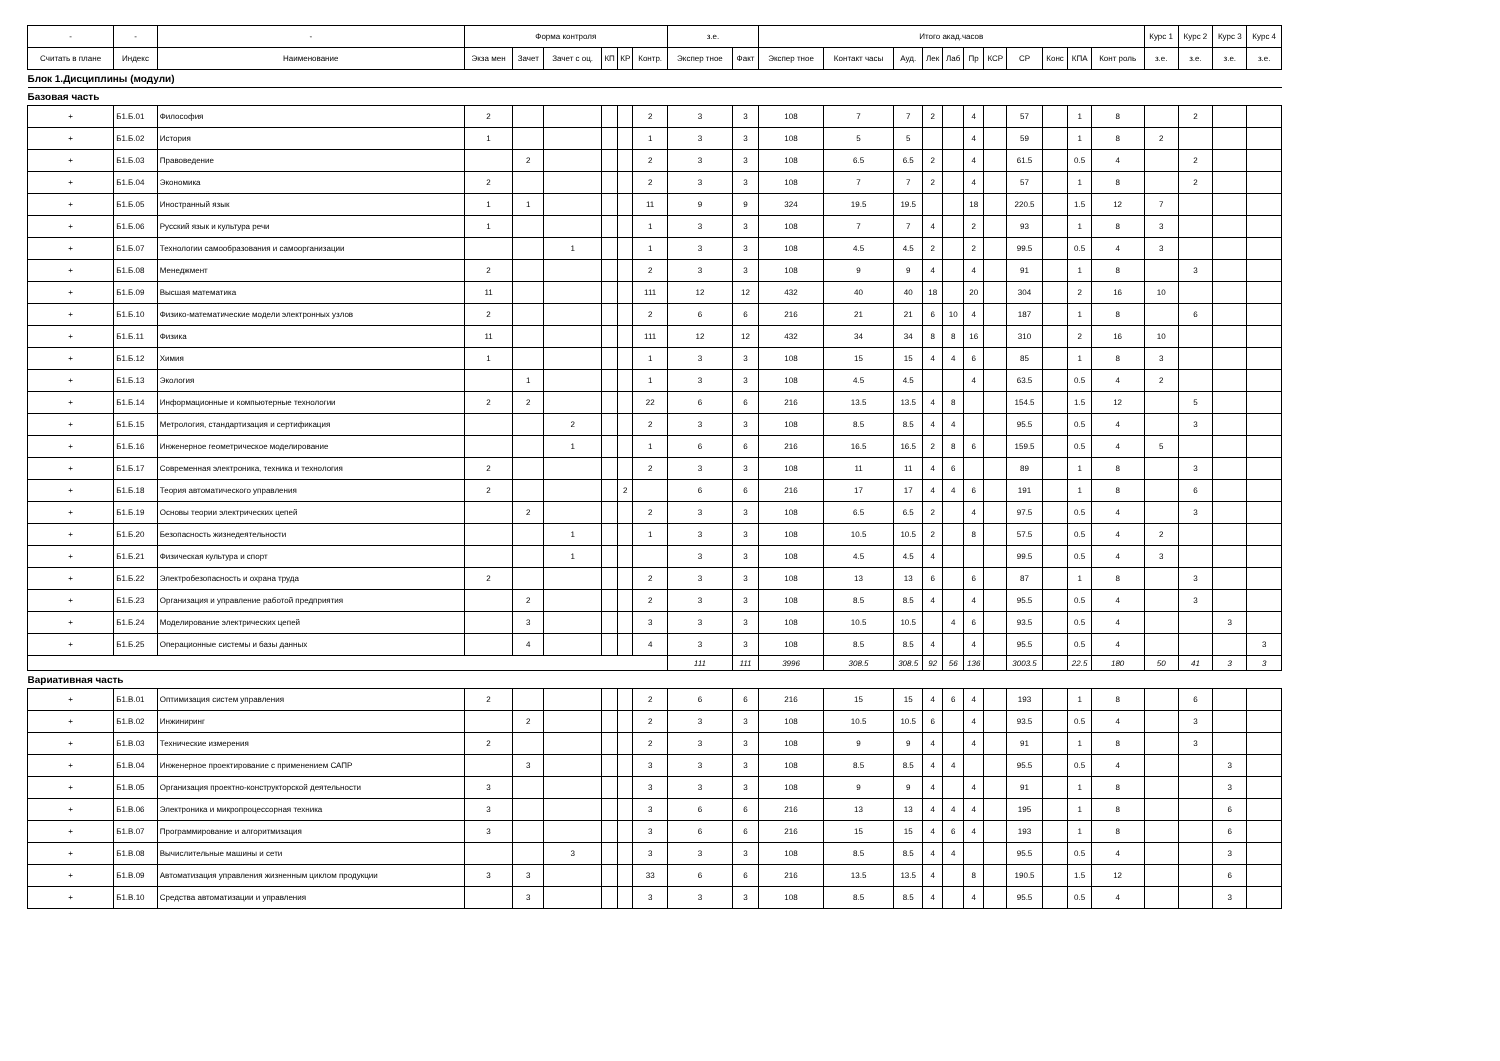| - | - | - | Форма контроля | | | | | | з.е. | | Итого акад.часов | | | | | | | | | | | Курс 1 | Курс 2 | Курс 3 | Курс 4 |
| --- | --- | --- | --- | --- | --- | --- | --- | --- | --- | --- | --- | --- | --- | --- | --- | --- | --- | --- | --- | --- | --- | --- | --- | --- | --- |
| Считать в плане | Индекс | Наименование | Экза мен | Зачет | Зачет с оц. | КП | КР | Контр. | Экспер тное | Факт | Экспер тное | Контакт часы | Ауд. | Лек | Лаб | Пр | КСР | СР | Конс | КПА | Конт роль | з.е. | з.е. | з.е. | з.е. |
| Блок 1.Дисциплины (модули) | | | | | | | | | | | | | | | | | | | | | | | | | |
| Базовая часть | | | | | | | | | | | | | | | | | | | | | | | | | |
| + | Б1.Б.01 | Философия | 2 | | | | | 2 | 3 | 3 | 108 | 7 | 7 | 2 | | 4 | | 57 | | 1 | 8 | | 2 | | |
| + | Б1.Б.02 | История | 1 | | | | | 1 | 3 | 3 | 108 | 5 | 5 | | | 4 | | 59 | | 1 | 8 | 2 | | | |
| + | Б1.Б.03 | Правоведение | | 2 | | | | 2 | 3 | 3 | 108 | 6.5 | 6.5 | 2 | | 4 | | 61.5 | | 0.5 | 4 | | 2 | | |
| + | Б1.Б.04 | Экономика | 2 | | | | | 2 | 3 | 3 | 108 | 7 | 7 | 2 | | 4 | | 57 | | 1 | 8 | | 2 | | |
| + | Б1.Б.05 | Иностранный язык | 1 | 1 | | | | 11 | 9 | 9 | 324 | 19.5 | 19.5 | | | 18 | | 220.5 | | 1.5 | 12 | 7 | | | |
| + | Б1.Б.06 | Русский язык и культура речи | 1 | | | | | 1 | 3 | 3 | 108 | 7 | 7 | 4 | | 2 | | 93 | | 1 | 8 | 3 | | | |
| + | Б1.Б.07 | Технологии самообразования и самоорганизации | | | 1 | | | 1 | 3 | 3 | 108 | 4.5 | 4.5 | 2 | | 2 | | 99.5 | | 0.5 | 4 | 3 | | | |
| + | Б1.Б.08 | Менеджмент | 2 | | | | | 2 | 3 | 3 | 108 | 9 | 9 | 4 | | 4 | | 91 | | 1 | 8 | | 3 | | |
| + | Б1.Б.09 | Высшая математика | 11 | | | | | 111 | 12 | 12 | 432 | 40 | 40 | 18 | | 20 | | 304 | | 2 | 16 | 10 | | | |
| + | Б1.Б.10 | Физико-математические модели электронных узлов | 2 | | | | | 2 | 6 | 6 | 216 | 21 | 21 | 6 | 10 | 4 | | 187 | | 1 | 8 | | 6 | | |
| + | Б1.Б.11 | Физика | 11 | | | | | 111 | 12 | 12 | 432 | 34 | 34 | 8 | 8 | 16 | | 310 | | 2 | 16 | 10 | | | |
| + | Б1.Б.12 | Химия | 1 | | | | | 1 | 3 | 3 | 108 | 15 | 15 | 4 | 4 | 6 | | 85 | | 1 | 8 | 3 | | | |
| + | Б1.Б.13 | Экология | | 1 | | | | 1 | 3 | 3 | 108 | 4.5 | 4.5 | | | 4 | | 63.5 | | 0.5 | 4 | 2 | | | |
| + | Б1.Б.14 | Информационные и компьютерные технологии | 2 | 2 | | | | 22 | 6 | 6 | 216 | 13.5 | 13.5 | 4 | 8 | | | 154.5 | | 1.5 | 12 | | 5 | | |
| + | Б1.Б.15 | Метрология, стандартизация и сертификация | | | 2 | | | 2 | 3 | 3 | 108 | 8.5 | 8.5 | 4 | 4 | | | 95.5 | | 0.5 | 4 | | 3 | | |
| + | Б1.Б.16 | Инженерное геометрическое моделирование | | | 1 | | | 1 | 6 | 6 | 216 | 16.5 | 16.5 | 2 | 8 | 6 | | 159.5 | | 0.5 | 4 | 5 | | | |
| + | Б1.Б.17 | Современная электроника, техника и технология | 2 | | | | | 2 | 3 | 3 | 108 | 11 | 11 | 4 | 6 | | | 89 | | 1 | 8 | | 3 | | |
| + | Б1.Б.18 | Теория автоматического управления | 2 | | | | 2 | | 6 | 6 | 216 | 17 | 17 | 4 | 4 | 6 | | 191 | | 1 | 8 | | 6 | | |
| + | Б1.Б.19 | Основы теории электрических цепей | | 2 | | | | 2 | 3 | 3 | 108 | 6.5 | 6.5 | 2 | | 4 | | 97.5 | | 0.5 | 4 | | 3 | | |
| + | Б1.Б.20 | Безопасность жизнедеятельности | | | 1 | | | 1 | 3 | 3 | 108 | 10.5 | 10.5 | 2 | | 8 | | 57.5 | | 0.5 | 4 | 2 | | | |
| + | Б1.Б.21 | Физическая культура и спорт | | | 1 | | | | 3 | 3 | 108 | 4.5 | 4.5 | 4 | | | | 99.5 | | 0.5 | 4 | 3 | | | |
| + | Б1.Б.22 | Электробезопасность и охрана труда | 2 | | | | | 2 | 3 | 3 | 108 | 13 | 13 | 6 | | 6 | | 87 | | 1 | 8 | | 3 | | |
| + | Б1.Б.23 | Организация и управление работой предприятия | | 2 | | | | 2 | 3 | 3 | 108 | 8.5 | 8.5 | 4 | | 4 | | 95.5 | | 0.5 | 4 | | 3 | | |
| + | Б1.Б.24 | Моделирование электрических цепей | | 3 | | | | 3 | 3 | 3 | 108 | 10.5 | 10.5 | | 4 | 6 | | 93.5 | | 0.5 | 4 | | | 3 | |
| + | Б1.Б.25 | Операционные системы и базы данных | | 4 | | | | 4 | 3 | 3 | 108 | 8.5 | 8.5 | 4 | | 4 | | 95.5 | | 0.5 | 4 | | | | 3 |
| | | | | | | | | | 111 | 111 | 3996 | 308.5 | 308.5 | 92 | 56 | 136 | | 3003.5 | | 22.5 | 180 | 50 | 41 | 3 | 3 |
| Вариативная часть | | | | | | | | | | | | | | | | | | | | | | | | | |
| + | Б1.В.01 | Оптимизация систем управления | 2 | | | | | 2 | 6 | 6 | 216 | 15 | 15 | 4 | 6 | 4 | | 193 | | 1 | 8 | | 6 | | |
| + | Б1.В.02 | Инжиниринг | | 2 | | | | 2 | 3 | 3 | 108 | 10.5 | 10.5 | 6 | | 4 | | 93.5 | | 0.5 | 4 | | 3 | | |
| + | Б1.В.03 | Технические измерения | 2 | | | | | 2 | 3 | 3 | 108 | 9 | 9 | 4 | | 4 | | 91 | | 1 | 8 | | 3 | | |
| + | Б1.В.04 | Инженерное проектирование с применением САПР | | 3 | | | | 3 | 3 | 3 | 108 | 8.5 | 8.5 | 4 | 4 | | | 95.5 | | 0.5 | 4 | | | 3 | |
| + | Б1.В.05 | Организация проектно-конструкторской деятельности | 3 | | | | | 3 | 3 | 3 | 108 | 9 | 9 | 4 | | 4 | | 91 | | 1 | 8 | | | 3 | |
| + | Б1.В.06 | Электроника и микропроцессорная техника | 3 | | | | | 3 | 6 | 6 | 216 | 13 | 13 | 4 | 4 | 4 | | 195 | | 1 | 8 | | | 6 | |
| + | Б1.В.07 | Программирование и алгоритмизация | 3 | | | | | 3 | 6 | 6 | 216 | 15 | 15 | 4 | 6 | 4 | | 193 | | 1 | 8 | | | 6 | |
| + | Б1.В.08 | Вычислительные машины и сети | | | 3 | | | 3 | 3 | 3 | 108 | 8.5 | 8.5 | 4 | 4 | | | 95.5 | | 0.5 | 4 | | | 3 | |
| + | Б1.В.09 | Автоматизация управления жизненным циклом продукции | 3 | 3 | | | | 33 | 6 | 6 | 216 | 13.5 | 13.5 | 4 | | 8 | | 190.5 | | 1.5 | 12 | | | 6 | |
| + | Б1.В.10 | Средства автоматизации и управления | | 3 | | | | 3 | 3 | 3 | 108 | 8.5 | 8.5 | 4 | | 4 | | 95.5 | | 0.5 | 4 | | | 3 | |